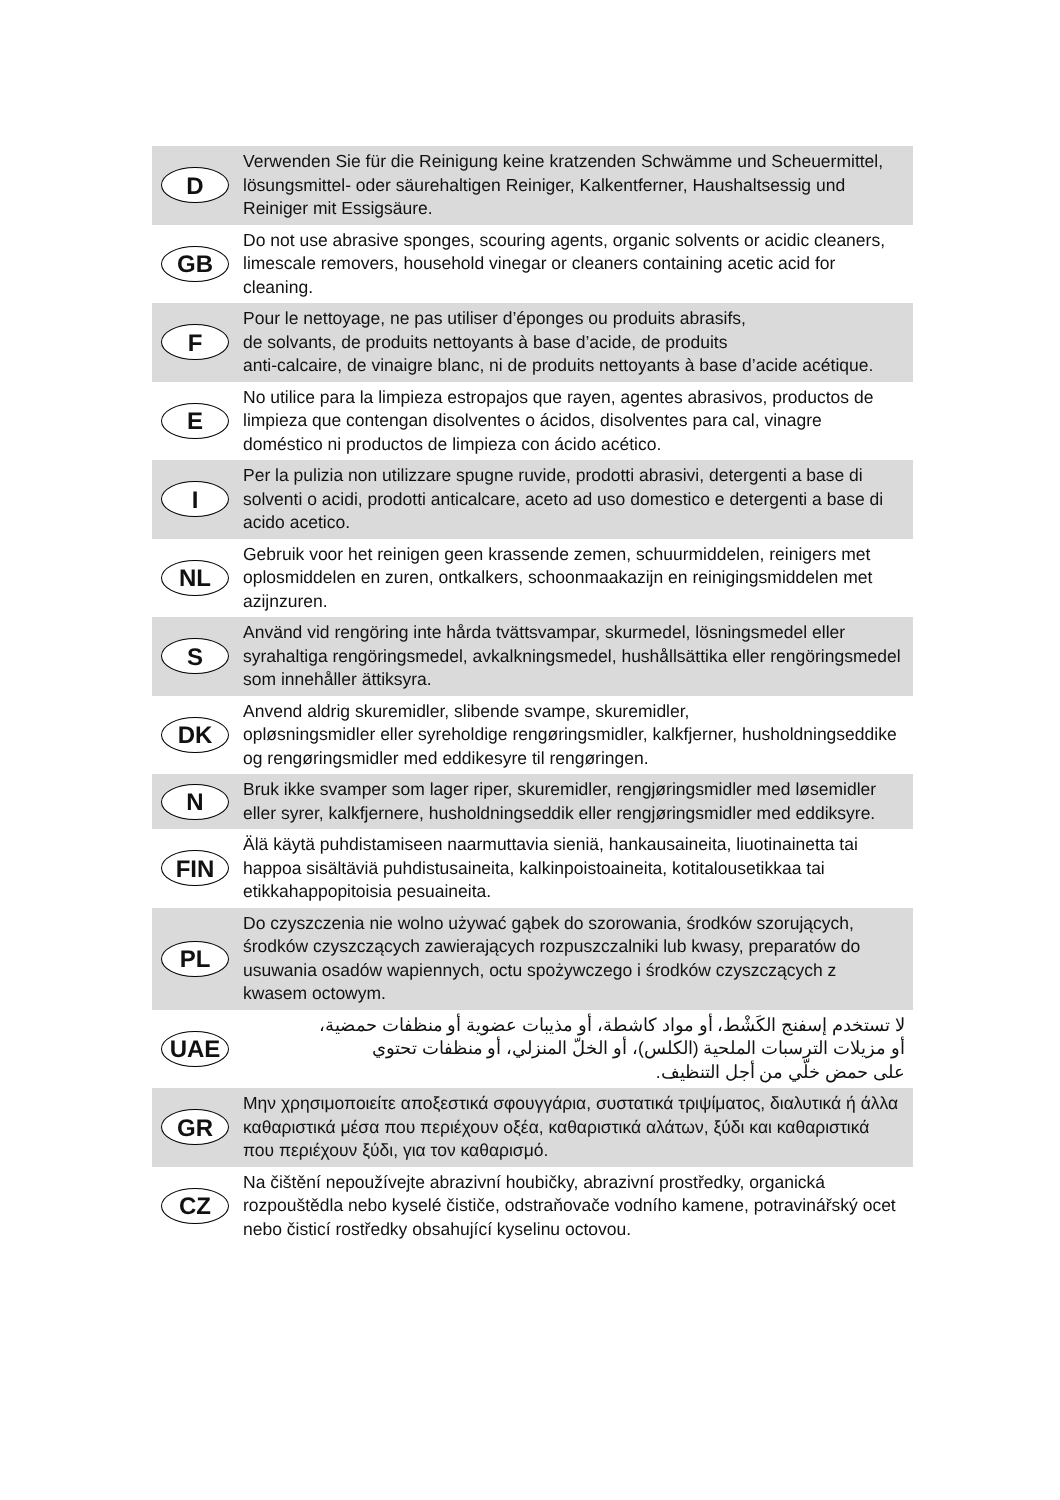D
Verwenden Sie für die Reinigung keine kratzenden Schwämme und Scheuermittel, lösungsmittel- oder säurehaltigen Reiniger, Kalkentferner, Haushaltsessig und Reiniger mit Essigsäure.
GB
Do not use abrasive sponges, scouring agents, organic solvents or acidic cleaners, limescale removers, household vinegar or cleaners containing acetic acid for cleaning.
F
Pour le nettoyage, ne pas utiliser d’éponges ou produits abrasifs,
de solvants, de produits nettoyants à base d’acide, de produits
anti-calcaire, de vinaigre blanc, ni de produits nettoyants à base d’acide acétique.
E
No utilice para la limpieza estropajos que rayen, agentes abrasivos, productos de limpieza que contengan disolventes o ácidos, disolventes para cal, vinagre doméstico ni productos de limpieza con ácido acético.
I
Per la pulizia non utilizzare spugne ruvide, prodotti abrasivi, detergenti a base di solventi o acidi, prodotti anticalcare, aceto ad uso domestico e detergenti a base di acido acetico.
NL
Gebruik voor het reinigen geen krassende zemen, schuurmiddelen, reinigers met oplosmiddelen en zuren, ontkalkers, schoonmaakazijn en reinigingsmiddelen met azijnzuren.
S
Använd vid rengöring inte hårda tvättsvampar, skurmedel, lösningsmedel eller syrahaltiga rengöringsmedel, avkalkningsmedel, hushållsättika eller rengöringsmedel som innehåller ättiksyra.
DK
Anvend aldrig skuremidler, slibende svampe, skuremidler,
opløsningsmidler eller syreholdige rengøringsmidler, kalkfjerner, husholdningseddike og rengøringsmidler med eddikesyre til rengøringen.
N
Bruk ikke svamper som lager riper, skuremidler, rengjøringsmidler med løsemidler eller syrer, kalkfjernere, husholdningseddik eller rengjøringsmidler med eddiksyre.
FIN
Älä käytä puhdistamiseen naarmuttavia sieniä, hankausaineita, liuotinainetta tai happoa sisältäviä puhdistusaineita, kalkinpoistoaineita, kotitalousetikkaa tai etikkahappopitoisia pesuaineita.
PL
Do czyszczenia nie wolno używać gąbek do szorowania, środków szorujących, środków czyszczących zawierających rozpuszczalniki lub kwasy, preparatów do usuwania osadów wapiennych, octu spożywczego i środków czyszczących z kwasem octowym.
UAE
لا تستخدم إسفنج الكَشْط، أو مواد كاشطة، أو مذيبات عضوية أو منظفات حمضية،
أو مزيلات الترسبات الملحية (الكلس)، أو الخلّ المنزلي، أو منظفات تحتوي
على حمض خلّي من أجل التنظيف.
GR
Μην χρησιμοποιείτε αποξεστικά σφουγγάρια, συστατικά τριψίματος, διαλυτικά ή άλλα καθαριστικά μέσα που περιέχουν οξέα, καθαριστικά αλάτων, ξύδι και καθαριστικά που περιέχουν ξύδι, για τον καθαρισμό.
CZ
Na čištění nepoužívejte abrazivní houbičky, abrazivní prostředky, organická rozpouštědla nebo kyselé čističe, odstraňovače vodního kamene, potravinářský ocet nebo čisticí rostředky obsahující kyselinu octovou.